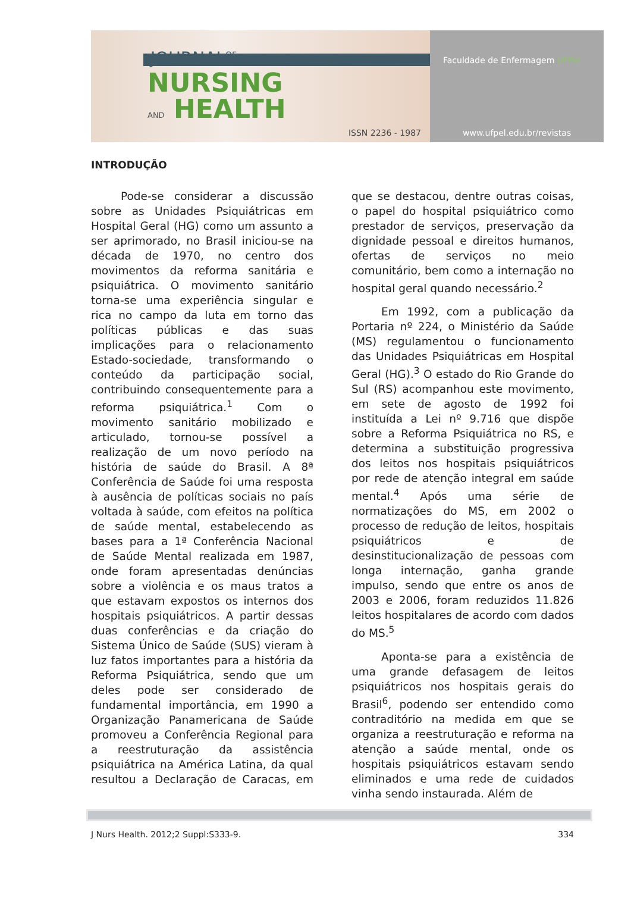JOURNAL<sup>OF</sup>
NURSING
AND HEALTH
ISSN 2236 - 1987
Faculdade de Enfermagem UFPel
www.ufpel.edu.br/revistas
INTRODUÇÃO
Pode-se considerar a discussão sobre as Unidades Psiquiátricas em Hospital Geral (HG) como um assunto a ser aprimorado, no Brasil iniciou-se na década de 1970, no centro dos movimentos da reforma sanitária e psiquiátrica. O movimento sanitário torna-se uma experiência singular e rica no campo da luta em torno das políticas públicas e das suas implicações para o relacionamento Estado-sociedade, transformando o conteúdo da participação social, contribuindo consequentemente para a reforma psiquiátrica.<sup>1</sup> Com o movimento sanitário mobilizado e articulado, tornou-se possível a realização de um novo período na história de saúde do Brasil. A 8ª Conferência de Saúde foi uma resposta à ausência de políticas sociais no país voltada à saúde, com efeitos na política de saúde mental, estabelecendo as bases para a 1ª Conferência Nacional de Saúde Mental realizada em 1987, onde foram apresentadas denúncias sobre a violência e os maus tratos a que estavam expostos os internos dos hospitais psiquiátricos. A partir dessas duas conferências e da criação do Sistema Único de Saúde (SUS) vieram à luz fatos importantes para a história da Reforma Psiquiátrica, sendo que um deles pode ser considerado de fundamental importância, em 1990 a Organização Panamericana de Saúde promoveu a Conferência Regional para a reestruturação da assistência psiquiátrica na América Latina, da qual resultou a Declaração de Caracas, em que se destacou, dentre outras coisas, o papel do hospital psiquiátrico como prestador de serviços, preservação da dignidade pessoal e direitos humanos, ofertas de serviços no meio comunitário, bem como a internação no hospital geral quando necessário.<sup>2</sup>
Em 1992, com a publicação da Portaria nº 224, o Ministério da Saúde (MS) regulamentou o funcionamento das Unidades Psiquiátricas em Hospital Geral (HG).<sup>3</sup> O estado do Rio Grande do Sul (RS) acompanhou este movimento, em sete de agosto de 1992 foi instituída a Lei nº 9.716 que dispõe sobre a Reforma Psiquiátrica no RS, e determina a substituição progressiva dos leitos nos hospitais psiquiátricos por rede de atenção integral em saúde mental.<sup>4</sup> Após uma série de normatizações do MS, em 2002 o processo de redução de leitos, hospitais psiquiátricos e de desinstitucionalização de pessoas com longa internação, ganha grande impulso, sendo que entre os anos de 2003 e 2006, foram reduzidos 11.826 leitos hospitalares de acordo com dados do MS.<sup>5</sup>
Aponta-se para a existência de uma grande defasagem de leitos psiquiátricos nos hospitais gerais do Brasil<sup>6</sup>, podendo ser entendido como contraditório na medida em que se organiza a reestruturação e reforma na atenção a saúde mental, onde os hospitais psiquiátricos estavam sendo eliminados e uma rede de cuidados vinha sendo instaurada. Além de
J Nurs Health. 2012;2 Suppl:S333-9. 334